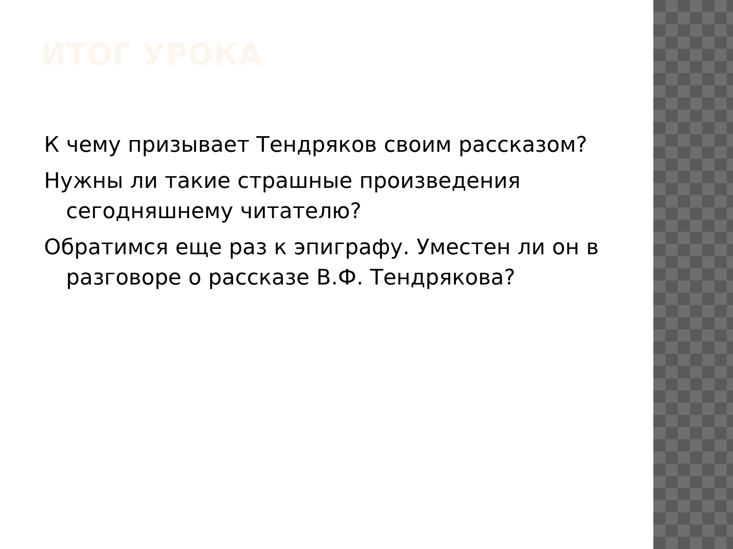ИТОГ УРОКА
К чему призывает Тендряков своим рассказом?
Нужны ли такие страшные произведения сегодняшнему читателю?
Обратимся еще раз к эпиграфу. Уместен ли он в разговоре о рассказе В.Ф. Тендрякова?